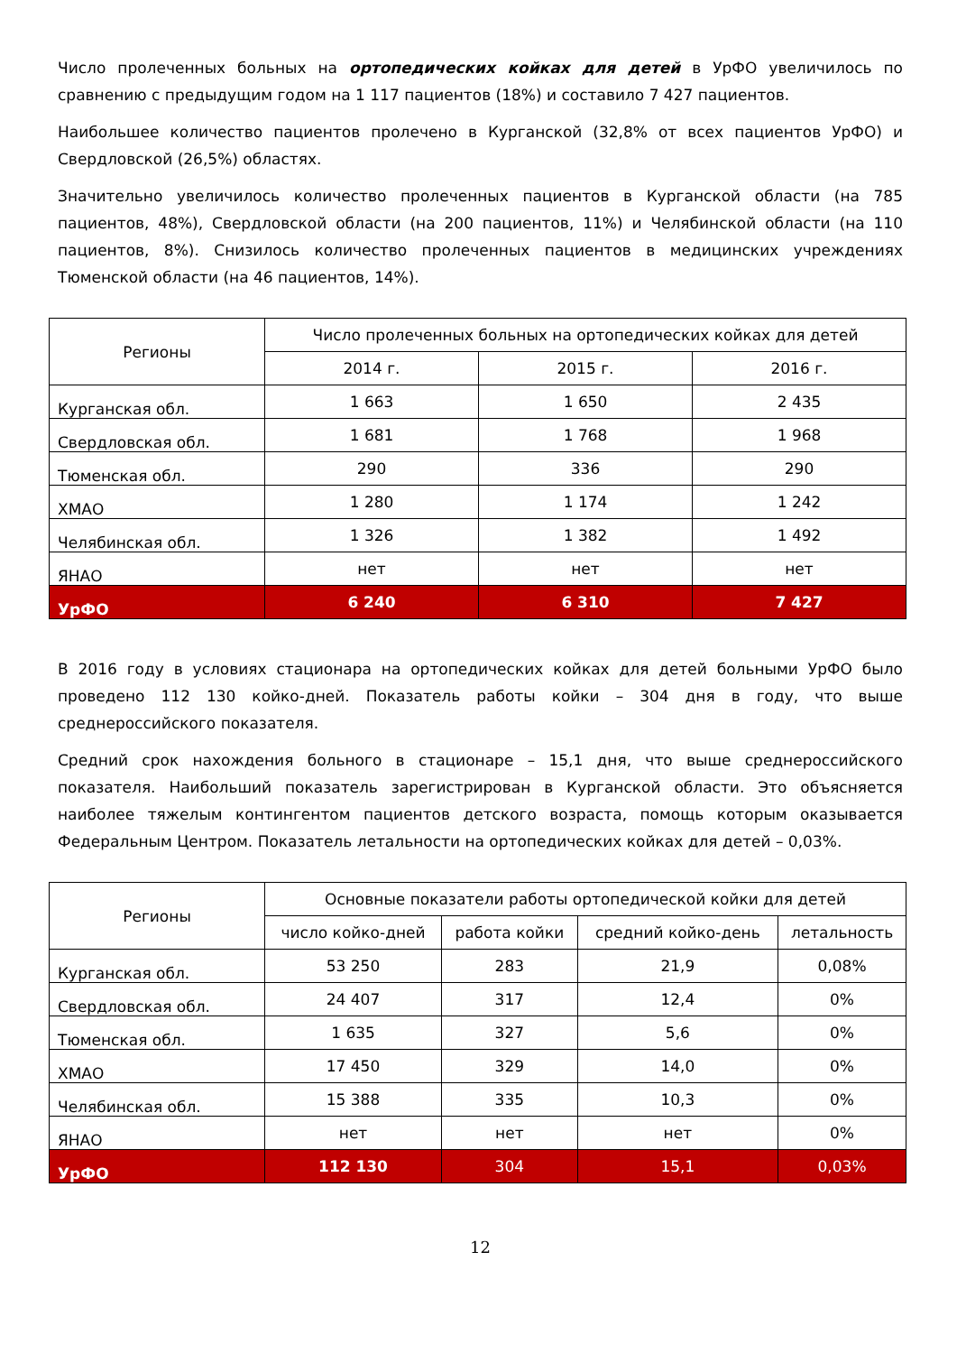Число пролеченных больных на ортопедических койках для детей в УрФО увеличилось по сравнению с предыдущим годом на 1 117 пациентов (18%) и составило 7 427 пациентов.
Наибольшее количество пациентов пролечено в Курганской (32,8% от всех пациентов УрФО) и Свердловской (26,5%) областях.
Значительно увеличилось количество пролеченных пациентов в Курганской области (на 785 пациентов, 48%), Свердловской области (на 200 пациентов, 11%) и Челябинской области (на 110 пациентов, 8%). Снизилось количество пролеченных пациентов в медицинских учреждениях Тюменской области (на 46 пациентов, 14%).
| Регионы | Число пролеченных больных на ортопедических койках для детей | | |
| --- | --- | --- | --- |
| | 2014 г. | 2015 г. | 2016 г. |
| Курганская обл. | 1 663 | 1 650 | 2 435 |
| Свердловская обл. | 1 681 | 1 768 | 1 968 |
| Тюменская обл. | 290 | 336 | 290 |
| ХМАО | 1 280 | 1 174 | 1 242 |
| Челябинская обл. | 1 326 | 1 382 | 1 492 |
| ЯНАО | нет | нет | нет |
| УрФО | 6 240 | 6 310 | 7 427 |
В 2016 году в условиях стационара на ортопедических койках для детей больными УрФО было проведено 112 130 койко-дней. Показатель работы койки – 304 дня в году, что выше среднероссийского показателя.
Средний срок нахождения больного в стационаре – 15,1 дня, что выше среднероссийского показателя. Наибольший показатель зарегистрирован в Курганской области. Это объясняется наиболее тяжелым контингентом пациентов детского возраста, помощь которым оказывается Федеральным Центром. Показатель летальности на ортопедических койках для детей – 0,03%.
| Регионы | Основные показатели работы ортопедической койки для детей | | | |
| --- | --- | --- | --- | --- |
| | число койко-дней | работа койки | средний койко-день | летальность |
| Курганская обл. | 53 250 | 283 | 21,9 | 0,08% |
| Свердловская обл. | 24 407 | 317 | 12,4 | 0% |
| Тюменская обл. | 1 635 | 327 | 5,6 | 0% |
| ХМАО | 17 450 | 329 | 14,0 | 0% |
| Челябинская обл. | 15 388 | 335 | 10,3 | 0% |
| ЯНАО | нет | нет | нет | 0% |
| УрФО | 112 130 | 304 | 15,1 | 0,03% |
12